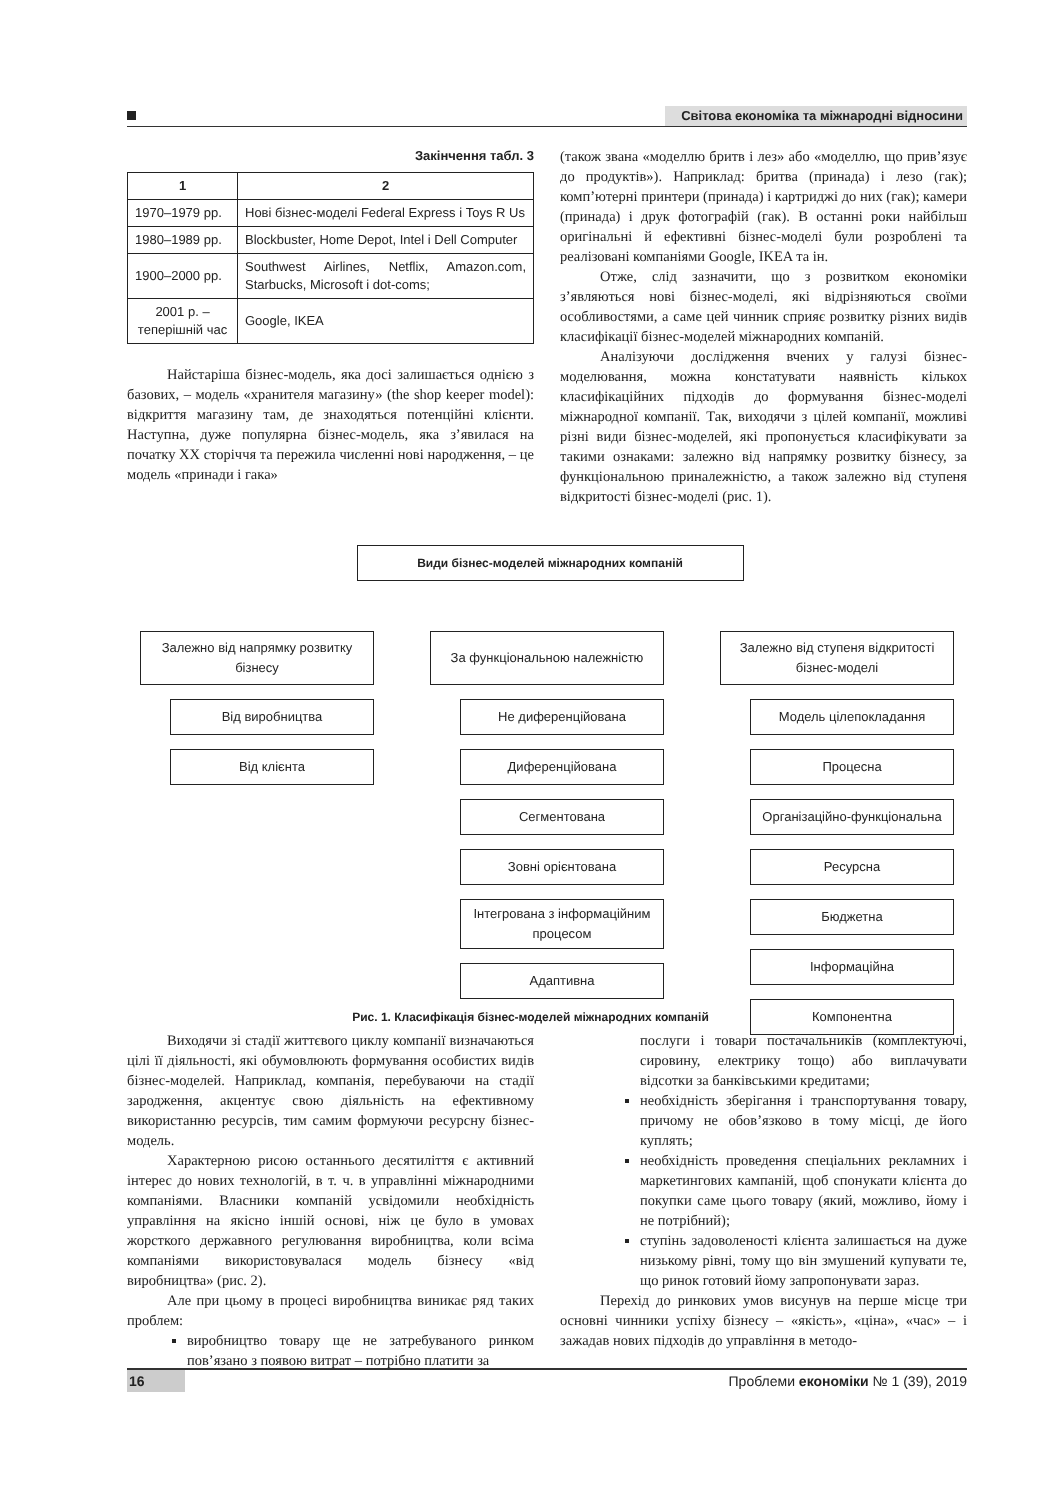Світова економіка та міжнародні відносини
Закінчення табл. 3
| 1 | 2 |
| --- | --- |
| 1970–1979 рр. | Нові бізнес-моделі Federal Express і Toys R Us |
| 1980–1989 рр. | Blockbuster, Home Depot, Intel і Dell Computer |
| 1900–2000 рр. | Southwest Airlines, Netflix, Amazon.com, Starbucks, Microsoft і dot-coms; |
| 2001 р. – теперішній час | Google, IKEA |
Найстаріша бізнес-модель, яка досі залишається однією з базових, – модель «хранителя магазину» (the shop keeper model): відкриття магазину там, де знаходяться потенційні клієнти. Наступна, дуже популярна бізнес-модель, яка з’явилася на початку XX сторіччя та пережила численні нові народження, – це модель «принади і гака»
(також звана «моделлю бритв і лез» або «моделлю, що прив’язує до продуктів»). Наприклад: бритва (принада) і лезо (гак); комп’ютерні принтери (принада) і картриджі до них (гак); камери (принада) і друк фотографій (гак). В останні роки найбільш оригінальні й ефективні бізнес-моделі були розроблені та реалізовані компаніями Google, IKEA та ін.
Отже, слід зазначити, що з розвитком економіки з’являються нові бізнес-моделі, які відрізняються своїми особливостями, а саме цей чинник сприяє розвитку різних видів класифікації бізнес-моделей міжнародних компаній.
Аналізуючи дослідження вчених у галузі бізнес-моделювання, можна констатувати наявність кількох класифікаційних підходів до формування бізнес-моделі міжнародної компанії. Так, виходячи з цілей компанії, можливі різні види бізнес-моделей, які пропонується класифікувати за такими ознаками: залежно від напрямку розвитку бізнесу, за функціональною приналежністю, а також залежно від ступеня відкритості бізнес-моделі (рис. 1).
Види бізнес-моделей міжнародних компаній
Залежно від напрямку розвитку бізнесу
Від виробництва
Від клієнта
За функціональною належністю
Не диференційована
Диференційована
Сегментована
Зовні орієнтована
Інтегрована з інформаційним процесом
Адаптивна
Залежно від ступеня відкритості бізнес-моделі
Модель цілепокладання
Процесна
Організаційно-функціональна
Ресурсна
Бюджетна
Інформаційна
Компонентна
Рис. 1. Класифікація бізнес-моделей міжнародних компаній
Виходячи зі стадії життєвого циклу компанії визначаються цілі її діяльності, які обумовлюють формування особистих видів бізнес-моделей. Наприклад, компанія, перебуваючи на стадії зародження, акцентує свою діяльність на ефективному використанню ресурсів, тим самим формуючи ресурсну бізнес-модель.
Характерною рисою останнього десятиліття є активний інтерес до нових технологій, в т. ч. в управлінні міжнародними компаніями. Власники компаній усвідомили необхідність управління на якісно іншій основі, ніж це було в умовах жорсткого державного регулювання виробництва, коли всіма компаніями використовувалася модель бізнесу «від виробництва» (рис. 2).
Але при цьому в процесі виробництва виникає ряд таких проблем:
виробництво товару ще не затребуваного ринком пов’язано з появою витрат – потрібно платити за
послуги і товари постачальників (комплектуючі, сировину, електрику тощо) або виплачувати відсотки за банківськими кредитами;
необхідність зберігання і транспортування товару, причому не обов’язково в тому місці, де його куплять;
необхідність проведення спеціальних рекламних і маркетингових кампаній, щоб спонукати клієнта до покупки саме цього товару (який, можливо, йому і не потрібний);
ступінь задоволеності клієнта залишається на дуже низькому рівні, тому що він змушений купувати те, що ринок готовий йому запропонувати зараз.
Перехід до ринкових умов висунув на перше місце три основні чинники успіху бізнесу – «якість», «ціна», «час» – і зажадав нових підходів до управління в методо-
16 Проблеми економіки № 1 (39), 2019